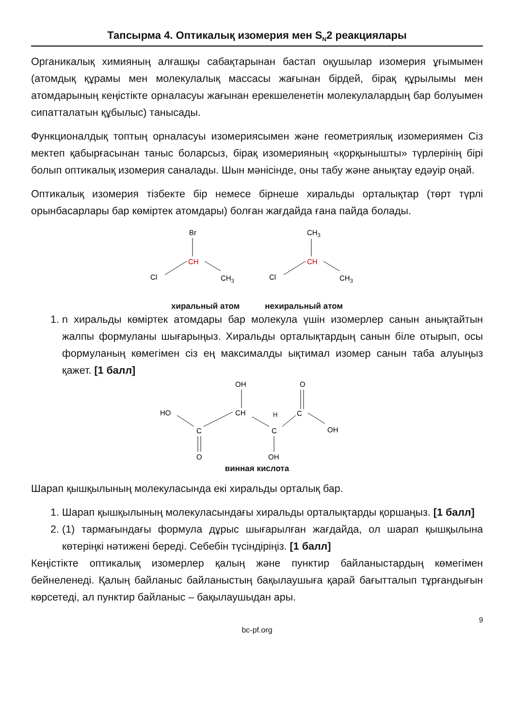Тапсырма 4. Оптикалық изомерия мен S<sub>N</sub>2 реакциялары
Органикалық химияның алғашқы сабақтарынан бастап оқушылар изомерия ұғымымен (атомдық құрамы мен молекулалық массасы жағынан бірдей, бірақ құрылымы мен атомдарының кеңістікте орналасуы жағынан ерекшеленетін молекулалардың бар болуымен сипатталатын құбылыс) танысады.
Функционалдық топтың орналасуы изомериясымен және геометриялық изомериямен Сіз мектеп қабырғасынан таныс боларсыз, бірақ изомерияның «қорқынышты» түрлерінің бірі болып оптикалық изомерия саналады. Шын мәнісінде, оны табу және анықтау едәуір оңай.
Оптикалық изомерия тізбекте бір немесе бірнеше хиральды орталықтар (төрт түрлі орынбасарлары бар көміртек атомдары) болған жағдайда ғана пайда болады.
Br
CH
Cl
CH3
CH3
CH
Cl
CH3
хиральный атом нехиральный атом
1. n хиральды көміртек атомдары бар молекула үшін изомерлер санын анықтайтын жалпы формуланы шығарыңыз. Хиральды орталықтардың санын біле отырып, осы формуланың көмегімен сіз ең максималды ықтимал изомер санын таба алуыңыз қажет. [1 балл]
OH
O
HO
CH
H
C
C
C
OH
O
OH
винная кислота
Шарап қышқылының молекуласында екі хиральды орталық бар.
1. Шарап қышқылының молекуласындағы хиральды орталықтарды қоршаңыз. [1 балл]
2. (1) тармағындағы формула дұрыс шығарылған жағдайда, ол шарап қышқылына көтеріңкі нәтижені береді. Себебін түсіндіріңіз. [1 балл]
Кеңістікте оптикалық изомерлер қалың және пунктир байланыстардың көмегімен бейнеленеді. Қалың байланыс байланыстың бақылаушыға қарай бағытталып тұрғандығын көрсетеді, ал пунктир байланыс – бақылаушыдан ары.
9
bc-pf.org